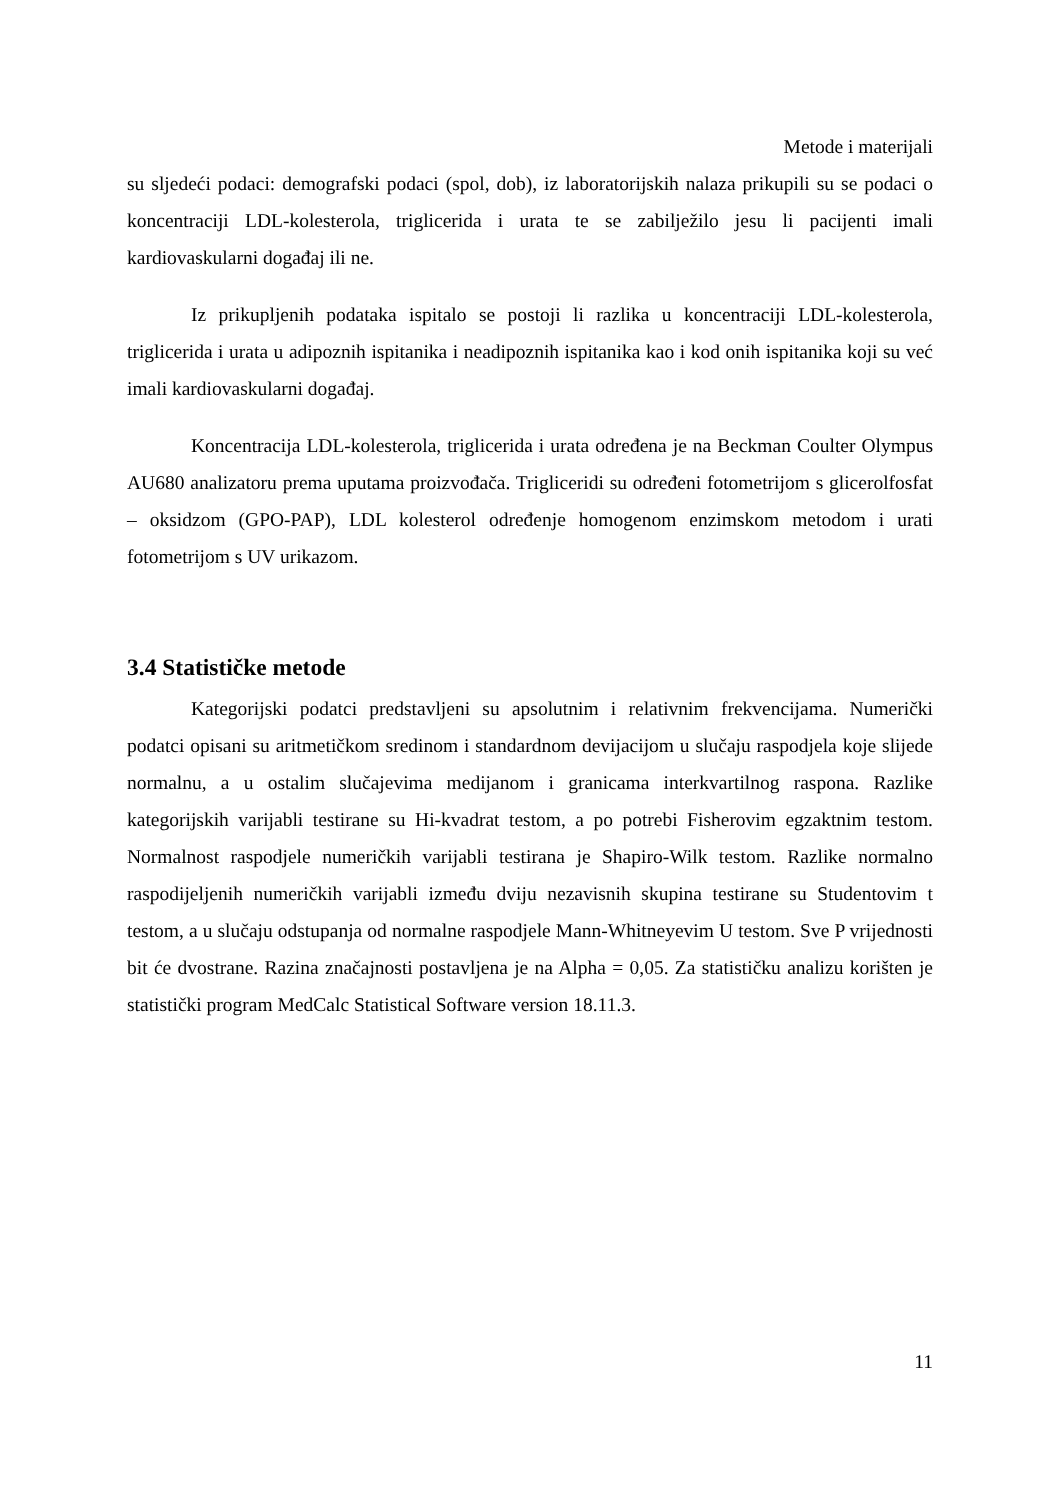Metode i materijali
su sljedeći podaci: demografski podaci (spol, dob), iz laboratorijskih nalaza prikupili su se podaci o koncentraciji LDL-kolesterola, triglicerida i urata te se zabilježilo jesu li pacijenti imali kardiovaskularni događaj ili ne.
Iz prikupljenih podataka ispitalo se postoji li razlika u koncentraciji LDL-kolesterola, triglicerida i urata u adipoznih ispitanika i neadipoznih ispitanika kao i kod onih ispitanika koji su već imali kardiovaskularni događaj.
Koncentracija LDL-kolesterola, triglicerida i urata određena je na Beckman Coulter Olympus AU680 analizatoru prema uputama proizvođača. Trigliceridi su određeni fotometrijom s glicerolfosfat – oksidzom (GPO-PAP), LDL kolesterol određenje homogenom enzimskom metodom i urati fotometrijom s UV urikazom.
3.4 Statističke metode
Kategorijski podatci predstavljeni su apsolutnim i relativnim frekvencijama. Numerički podatci opisani su aritmetičkom sredinom i standardnom devijacijom u slučaju raspodjela koje slijede normalnu, a u ostalim slučajevima medijanom i granicama interkvartilnog raspona. Razlike kategorijskih varijabli testirane su Hi-kvadrat testom, a po potrebi Fisherovim egzaktnim testom. Normalnost raspodjele numeričkih varijabli testirana je Shapiro-Wilk testom. Razlike normalno raspodijeljenih numeričkih varijabli između dviju nezavisnih skupina testirane su Studentovim t testom, a u slučaju odstupanja od normalne raspodjele Mann-Whitneyevim U testom. Sve P vrijednosti bit će dvostrane. Razina značajnosti postavljena je na Alpha = 0,05. Za statističku analizu korišten je statistički program MedCalc Statistical Software version 18.11.3.
11